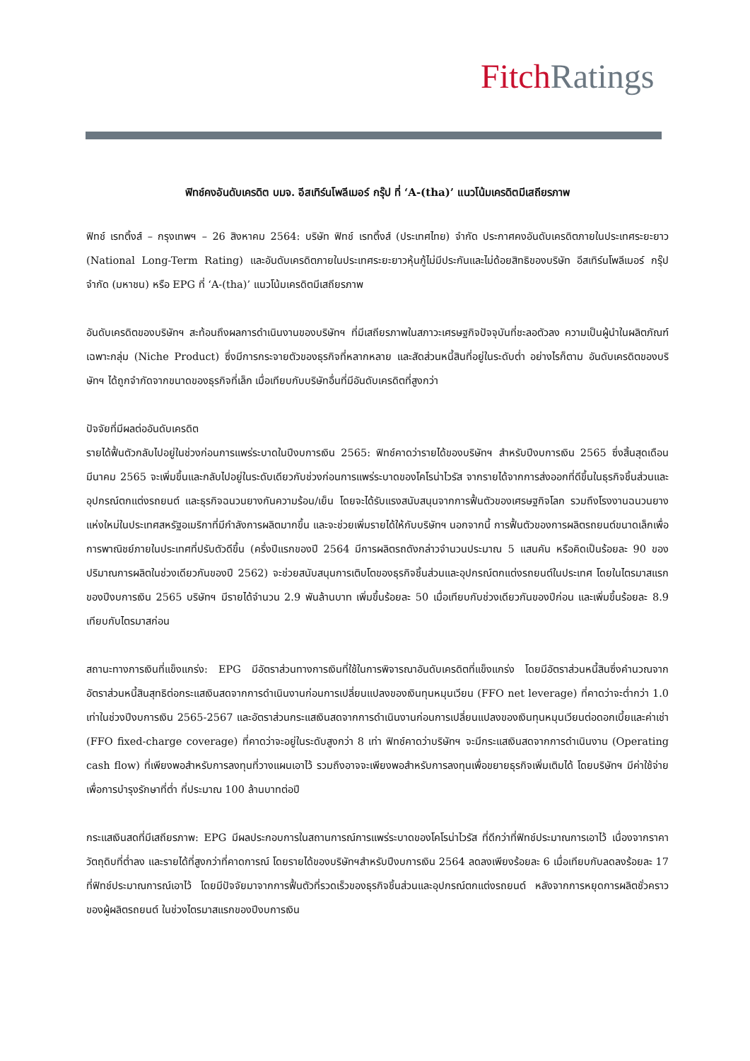Fitch Ratings
ฟิทช์คงอันดับเครดิต บมจ. อีสเทิร์นโพลีเมอร์ กรุ๊ป ที่ ‘A-(tha)’ แนวโน้มเครดิตมีเสถียรภาพ
ฟิทช์ เรทติ้งส์ – กรุงเทพฯ – 26 สิงหาคม 2564: บริษัท ฟิทช์ เรทติ้งส์ (ประเทศไทย) จำกัด ประกาศคงอันดับเครดิตภายในประเทศระยะยาว (National Long-Term Rating) และอันดับเครดิตภายในประเทศระยะยาวหุ้นกู้ไม่มีประกันและไม่ด้อยสิทธิของบริษัท อีสเทิร์นโพลีเมอร์ กรุ๊ป จำกัด (มหาชน) หรือ EPG ที่ ‘A-(tha)’ แนวโน้มเครดิตมีเสถียรภาพ
อันดับเครดิตของบริษัทฯ สะท้อนถึงผลการดำเนินงานของบริษัทฯ ที่มีเสถียรภาพในสภาวะเศรษฐกิจปัจจุบันที่ชะลอตัวลง ความเป็นผู้นำในผลิตภัณฑ์เฉพาะกลุ่ม (Niche Product) ซึ่งมีการกระจายตัวของธุรกิจที่หลากหลาย และสัดส่วนหนี้สินที่อยู่ในระดับต่ำ อย่างไรก็ตาม อันดับเครดิตของบริษัทฯ ได้ถูกจำกัดจากขนาดของธุรกิจที่เล็ก เมื่อเทียบกับบริษัทอื่นที่มีอันดับเครดิตที่สูงกว่า
ปัจจัยที่มีผลต่ออันดับเครดิต
รายได้ฟื้นตัวกลับไปอยู่ในช่วงก่อนการแพร่ระบาดในปีงบการเงิน 2565: ฟิทช์คาดว่ารายได้ของบริษัทฯ สำหรับปีงบการเงิน 2565 ซึ่งสิ้นสุดเดือนมีนาคม 2565 จะเพิ่มขึ้นและกลับไปอยู่ในระดับเดียวกับช่วงก่อนการแพร่ระบาดของโคโรน่าไวรัส จากรายได้จากการส่งออกที่ดีขึ้นในธุรกิจชิ้นส่วนและอุปกรณ์ตกแต่งรถยนต์ และธุรกิจฉนวนยางกันความร้อน/เย็น โดยจะได้รับแรงสนับสนุนจากการฟื้นตัวของเศรษฐกิจโลก รวมถึงโรงงานฉนวนยางแห่งใหม่ในประเทศสหรัฐอเมริกาที่มีกำลังการผลิตมากขึ้น และจะช่วยเพิ่มรายได้ให้กับบริษัทฯ นอกจากนี้ การฟื้นตัวของการผลิตรถยนต์ขนาดเล็กเพื่อการพาณิชย์ภายในประเทศที่ปรับตัวดีขึ้น (ครึ่งปีแรกของปี 2564 มีการผลิตรถดังกล่าวจำนวนประมาณ 5 แสนคัน หรือคิดเป็นร้อยละ 90 ของปริมาณการผลิตในช่วงเดียวกันของปี 2562) จะช่วยสนับสนุนการเติบโตของธุรกิจชิ้นส่วนและอุปกรณ์ตกแต่งรถยนต์ในประเทศ โดยในไตรมาสแรกของปีงบการเงิน 2565 บริษัทฯ มีรายได้จำนวน 2.9 พันล้านบาท เพิ่มขึ้นร้อยละ 50 เมื่อเทียบกับช่วงเดียวกันของปีก่อน และเพิ่มขึ้นร้อยละ 8.9 เทียบกับไตรมาสก่อน
สถานะทางการเงินที่แข็งแกร่ง: EPG มีอัตราส่วนทางการเงินที่ใช้ในการพิจารณาอันดับเครดิตที่แข็งแกร่ง โดยมีอัตราส่วนหนี้สินซึ่งคำนวณจากอัตราส่วนหนี้สินสุทธิต่อกระแสเงินสดจากการดำเนินงานก่อนการเปลี่ยนแปลงของเงินทุนหมุนเวียน (FFO net leverage) ที่คาดว่าจะต่ำกว่า 1.0 เท่าในช่วงปีงบการเงิน 2565-2567 และอัตราส่วนกระแสเงินสดจากการดำเนินงานก่อนการเปลี่ยนแปลงของเงินทุนหมุนเวียนต่อดอกเบี้ยและค่าเช่า (FFO fixed-charge coverage) ที่คาดว่าจะอยู่ในระดับสูงกว่า 8 เท่า ฟิทช์คาดว่าบริษัทฯ จะมีกระแสเงินสดจากการดำเนินงาน (Operating cash flow) ที่เพียงพอสำหรับการลงทุนที่วางแผนเอาไว้ รวมถึงอาจจะเพียงพอสำหรับการลงทุนเพื่อขยายธุรกิจเพิ่มเติมได้ โดยบริษัทฯ มีค่าใช้จ่ายเพื่อการบำรุงรักษาที่ต่ำ ที่ประมาณ 100 ล้านบาทต่อปี
กระแสเงินสดที่มีเสถียรภาพ: EPG มีผลประกอบการในสถานการณ์การแพร่ระบาดของโคโรน่าไวรัส ที่ดีกว่าที่ฟิทช์ประมาณการเอาไว้ เนื่องจากราคาวัตถุดิบที่ต่ำลง และรายได้ที่สูงกว่าที่คาดการณ์ โดยรายได้ของบริษัทฯสำหรับปีงบการเงิน 2564 ลดลงเพียงร้อยละ 6 เมื่อเทียบกับลดลงร้อยละ 17 ที่ฟิทช์ประมาณการณ์เอาไว้ โดยมีปัจจัยมาจากการฟื้นตัวที่รวดเร็วของธุรกิจชิ้นส่วนและอุปกรณ์ตกแต่งรถยนต์ หลังจากการหยุดการผลิตชั่วคราวของผู้ผลิตรถยนต์ ในช่วงไตรมาสแรกของปีงบการเงิน